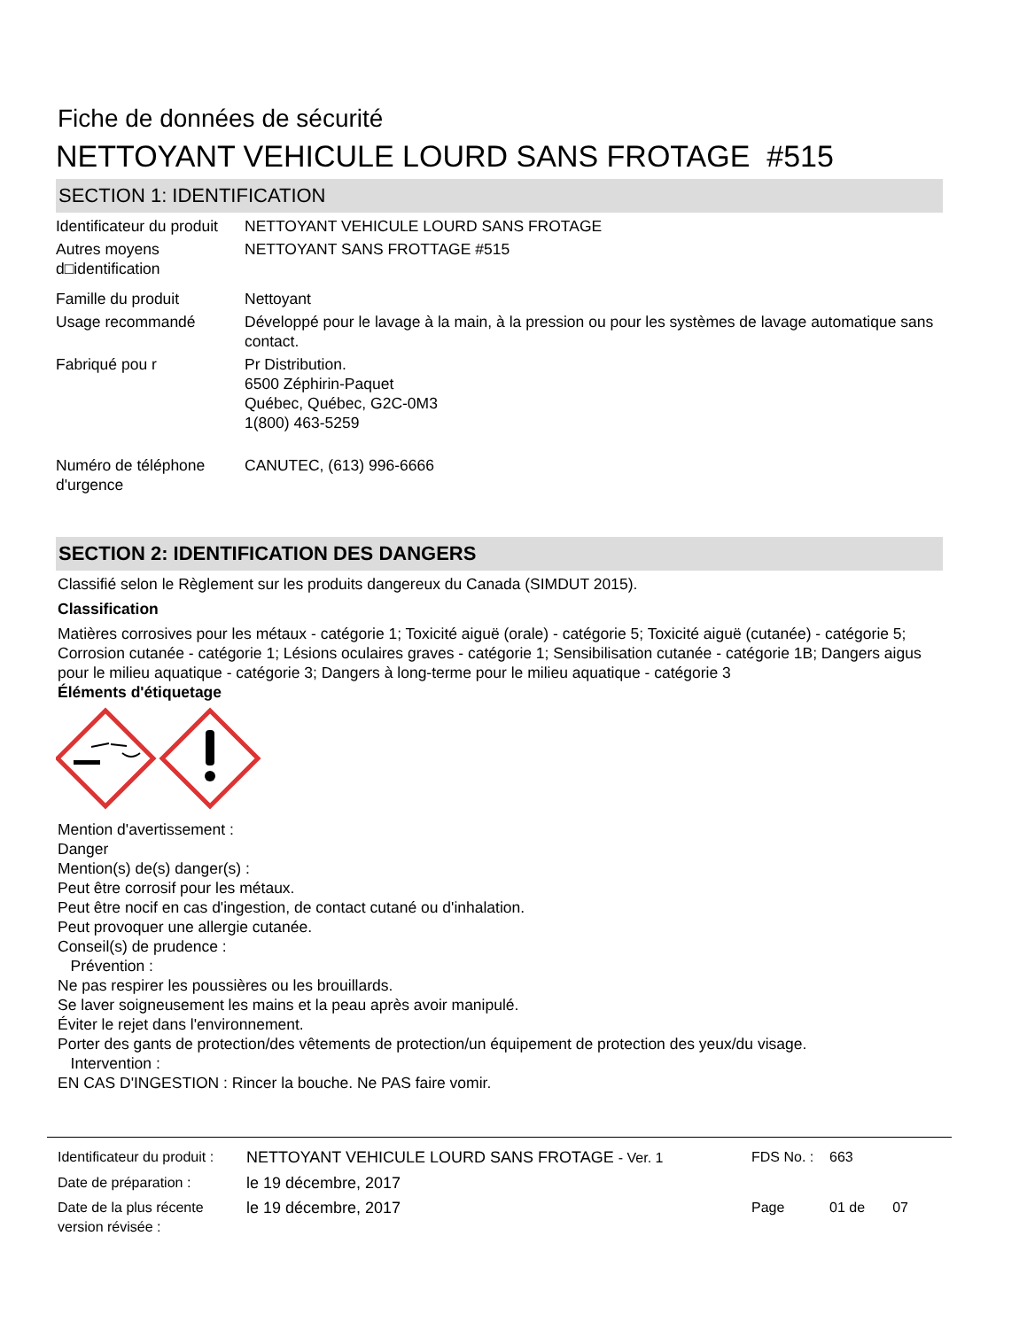Fiche de données de sécurité
NETTOYANT VEHICULE LOURD SANS FROTAGE #515
SECTION 1: IDENTIFICATION
| Identificateur du produit | NETTOYANT VEHICULE LOURD SANS FROTAGE |
| Autres moyens d□identification | NETTOYANT SANS FROTTAGE #515 |
| Famille du produit | Nettoyant |
| Usage recommandé | Développé pour le lavage à la main, à la pression ou pour les systèmes de lavage automatique sans contact. |
| Fabriqué pou r | Pr Distribution. 6500 Zéphirin-Paquet Québec, Québec, G2C-0M3 1(800) 463-5259 |
| Numéro de téléphone d'urgence | CANUTEC, (613) 996-6666 |
SECTION 2: IDENTIFICATION DES DANGERS
Classifié selon le Règlement sur les produits dangereux du Canada (SIMDUT 2015).
Classification
Matières corrosives pour les métaux - catégorie 1; Toxicité aiguë (orale) - catégorie 5; Toxicité aiguë (cutanée) - catégorie 5; Corrosion cutanée - catégorie 1; Lésions oculaires graves - catégorie 1; Sensibilisation cutanée - catégorie 1B; Dangers aigus pour le milieu aquatique - catégorie 3; Dangers à long-terme pour le milieu aquatique - catégorie 3
Éléments d'étiquetage
Mention d'avertissement :
Danger
Mention(s) de(s) danger(s) :
Peut être corrosif pour les métaux.
Peut être nocif en cas d'ingestion, de contact cutané ou d'inhalation.
Peut provoquer une allergie cutanée.
Conseil(s) de prudence :
Prévention :
Ne pas respirer les poussières ou les brouillards.
Se laver soigneusement les mains et la peau après avoir manipulé.
Éviter le rejet dans l'environnement.
Porter des gants de protection/des vêtements de protection/un équipement de protection des yeux/du visage.
Intervention :
EN CAS D'INGESTION : Rincer la bouche. Ne PAS faire vomir.
| Identificateur du produit : | NETTOYANT VEHICULE LOURD SANS FROTAGE - Ver. 1 | FDS No. : | 663 |
| Date de préparation : | le 19 décembre, 2017 | | |
| Date de la plus récente version révisée : | le 19 décembre, 2017 | Page | 01 de 07 |